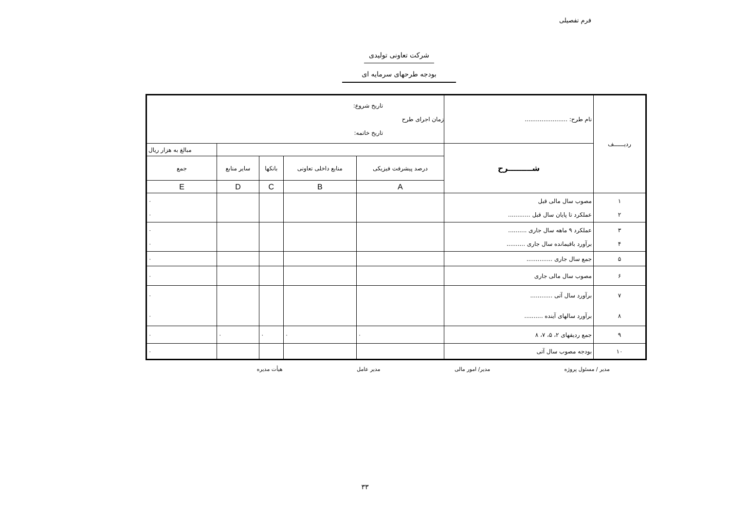فرم تفصیلی
شرکت تعاونی تولیدی
بودجه طرحهای سرمایه ای
| ردیــــــف | نام طرح: ....................... | تاریخ شروع: زمان اجرای طرح تاریخ خاتمه: | | | | |
| | شـــــــــرح | | | | | مبالغ به هزار ریال |
| | | درصد پیشرفت فیزیکی | منابع داخلی تعاونی | بانکها | سایر منابع | جمع |
| | | A | B | C | D | E |
| ۱ ۲ | مصوب سال مالی قبل عملکرد تا پایان سال قبل ............ | | | | | ۰ ۰ |
| ۳ ۴ | عملکرد ۹ ماهه سال جاری .......... برآورد باقیمانده سال جاری .......... | | | | | ۰ ۰ |
| ۵ | جمع سال جاری .............. | | | | | ۰ |
| ۶ | مصوب سال مالی جاری | | | | | ۰ |
| ۷ ۸ | برآورد سال آتی ............ برآورد سالهای آینده .......... | | | | | ۰ ۰ |
| ۹ | جمع ردیفهای ۲، ۵، ۷، ۸ | ۰ | ۰ | ۰ | ۰ | ۰ |
| ۱۰ | بودجه مصوب سال آتی | | | | | ۰ |
مدیر / مسئول پروژه مدیر/ امور مالی مدیر عامل هیأت مدیره
۳۳